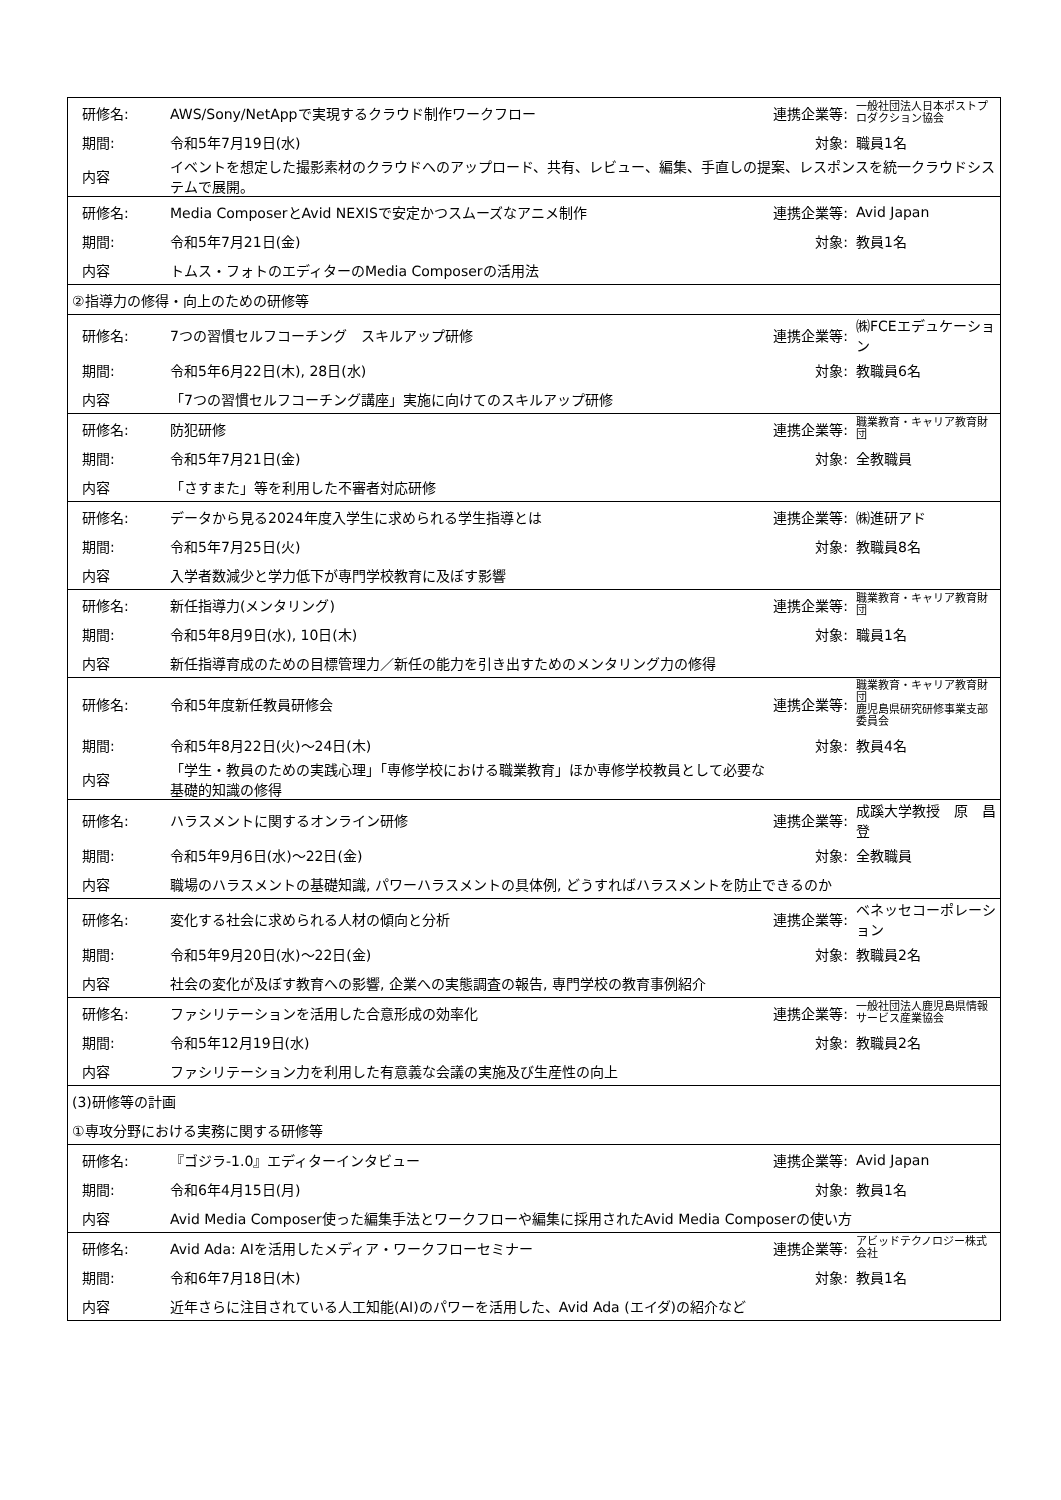| 研修名: | AWS/Sony/NetAppで実現するクラウド制作ワークフロー | 連携企業等: | 一般社団法人日本ポストプロダクション協会 |
| 期間: | 令和5年7月19日(水) | 対象: | 職員1名 |
| 内容 | イベントを想定した撮影素材のクラウドへのアップロード、共有、レビュー、編集、手直しの提案、レスポンスを統一クラウドシステムで展開。 | | |
| 研修名: | Media ComposerとAvid NEXISで安定かつスムーズなアニメ制作 | 連携企業等: | Avid Japan |
| 期間: | 令和5年7月21日(金) | 対象: | 教員1名 |
| 内容 | トムス・フォトのエディターのMedia Composerの活用法 | | |
| ②指導力の修得・向上のための研修等 | | | |
| 研修名: | 7つの習慣セルフコーチング スキルアップ研修 | 連携企業等: | ㈱FCEエデュケーション |
| 期間: | 令和5年6月22日(木), 28日(水) | 対象: | 教職員6名 |
| 内容 | 「7つの習慣セルフコーチング講座」実施に向けてのスキルアップ研修 | | |
| 研修名: | 防犯研修 | 連携企業等: | 職業教育・キャリア教育財団 |
| 期間: | 令和5年7月21日(金) | 対象: | 全教職員 |
| 内容 | 「さすまた」等を利用した不審者対応研修 | | |
| 研修名: | データから見る2024年度入学生に求められる学生指導とは | 連携企業等: | ㈱進研アド |
| 期間: | 令和5年7月25日(火) | 対象: | 教職員8名 |
| 内容 | 入学者数減少と学力低下が専門学校教育に及ぼす影響 | | |
| 研修名: | 新任指導力(メンタリング) | 連携企業等: | 職業教育・キャリア教育財団 |
| 期間: | 令和5年8月9日(水), 10日(木) | 対象: | 職員1名 |
| 内容 | 新任指導育成のための目標管理力／新任の能力を引き出すためのメンタリング力の修得 | | |
| 研修名: | 令和5年度新任教員研修会 | 連携企業等: | 職業教育・キャリア教育財団 鹿児島県研究研修事業支部 委員会 |
| 期間: | 令和5年8月22日(火)～24日(木) | 対象: | 教員4名 |
| 内容 | 「学生・教員のための実践心理」「専修学校における職業教育」ほか専修学校教員として必要な 基礎的知識の修得 | | |
| 研修名: | ハラスメントに関するオンライン研修 | 連携企業等: | 成蹊大学教授 原 昌登 |
| 期間: | 令和5年9月6日(水)～22日(金) | 対象: | 全教職員 |
| 内容 | 職場のハラスメントの基礎知識, パワーハラスメントの具体例, どうすればハラスメントを防止できるのか | | |
| 研修名: | 変化する社会に求められる人材の傾向と分析 | 連携企業等: | ベネッセコーポレーション |
| 期間: | 令和5年9月20日(水)～22日(金) | 対象: | 教職員2名 |
| 内容 | 社会の変化が及ぼす教育への影響, 企業への実態調査の報告, 専門学校の教育事例紹介 | | |
| 研修名: | ファシリテーションを活用した合意形成の効率化 | 連携企業等: | 一般社団法人鹿児島県情報サービス産業協会 |
| 期間: | 令和5年12月19日(水) | 対象: | 教職員2名 |
| 内容 | ファシリテーション力を利用した有意義な会議の実施及び生産性の向上 | | |
| (3)研修等の計画 | | | |
| ①専攻分野における実務に関する研修等 | | | |
| 研修名: | 『ゴジラ-1.0』エディターインタビュー | 連携企業等: | Avid Japan |
| 期間: | 令和6年4月15日(月) | 対象: | 教員1名 |
| 内容 | Avid Media Composer使った編集手法とワークフローや編集に採用されたAvid Media Composerの使い方 | | |
| 研修名: | Avid Ada: AIを活用したメディア・ワークフローセミナー | 連携企業等: | アビッドテクノロジー株式会社 |
| 期間: | 令和6年7月18日(木) | 対象: | 教員1名 |
| 内容 | 近年さらに注目されている人工知能(AI)のパワーを活用した、Avid Ada (エイダ)の紹介など | | |